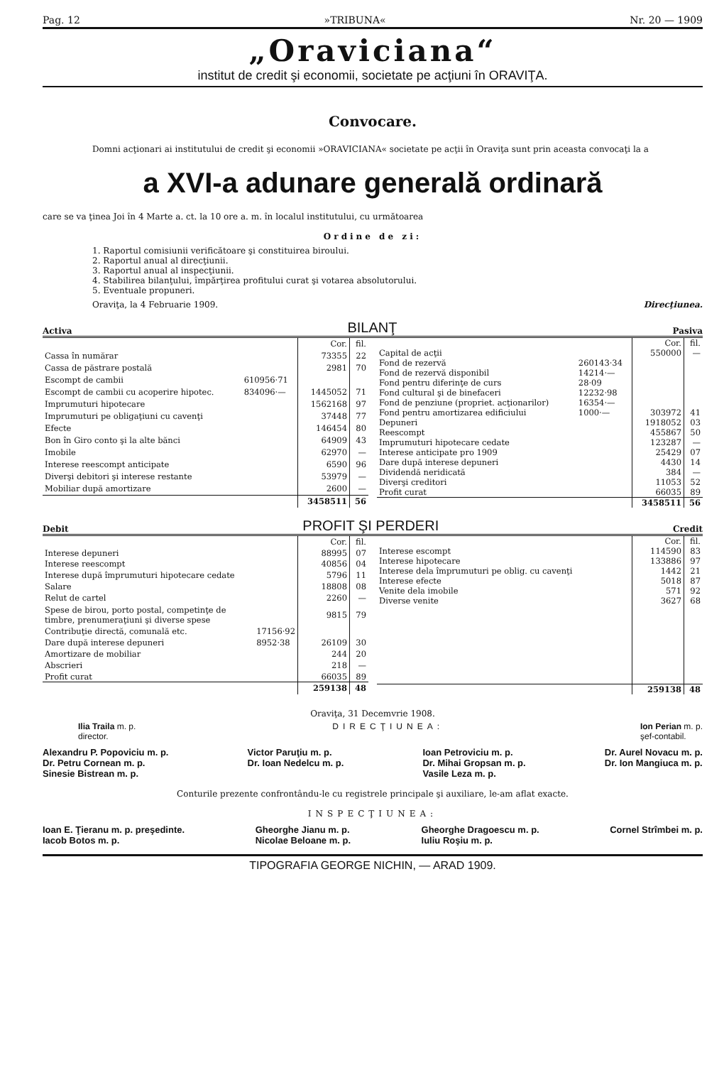Pag. 12 »TRIBUNA« Nr. 20 — 1909
„Oraviciana“
institut de credit şi economii, societate pe acţiuni în ORAVIŢA.
Convocare.
Domni acţionari ai institutului de credit şi economii »ORAVICIANA« societate pe acţii în Oraviţa sunt prin aceasta convocaţi la a
a XVI-a adunare generală ordinară
care se va ţinea Joi în 4 Marte a. ct. la 10 ore a. m. în localul institutului, cu următoarea
Ordine de zi:
1. Raportul comisiunii verificătoare şi constituirea biroului.
2. Raportul anual al direcţiunii.
3. Raportul anual al inspecţiunii.
4. Stabilirea bilanţului, împărţirea profitului curat şi votarea absolutorului.
5. Eventuale propuneri.
Oraviţa, la 4 Februarie 1909. Direcţiunea.
Activa BILANŢ Pasiva
| | | Cor. | fil. |
| Cassa în numărar | | 73355 | 22 |
| Cassa de păstrare postală | | 2981 | 70 |
| Escompt de cambii | 610956·71 | | |
| Escompt de cambii cu acoperire hipotec. | 834096·— | 1445052 | 71 |
| Imprumuturi hipotecare | | 1562168 | 97 |
| Imprumuturi pe obligaţiuni cu cavenţi | | 37448 | 77 |
| Efecte | | 146454 | 80 |
| Bon în Giro conto şi la alte bănci | | 64909 | 43 |
| Imobile | | 62970 | — |
| Interese reescompt anticipate | | 6590 | 96 |
| Diverşi debitori şi interese restante | | 53979 | — |
| Mobiliar după amortizare | | 2600 | — |
| | | 3458511 | 56 |
| | | Cor. | fil. |
| Capital de acţii | | 550000 | — |
| Fond de rezervă | 260143·34 | | |
| Fond de rezervă disponibil | 14214·— | | |
| Fond pentru diferinţe de curs | 28·09 | | |
| Fond cultural şi de binefaceri | 12232·98 | | |
| Fond de penziune (propriet. acţionarilor) | 16354·— | | |
| Fond pentru amortizarea edificiului | 1000·— | 303972 | 41 |
| Depuneri | | 1918052 | 03 |
| Reescompt | | 455867 | 50 |
| Imprumuturi hipotecare cedate | | 123287 | — |
| Interese anticipate pro 1909 | | 25429 | 07 |
| Dare după interese depuneri | | 4430 | 14 |
| Dividendă neridicată | | 384 | — |
| Diverşi creditori | | 11053 | 52 |
| Profit curat | | 66035 | 89 |
| | | 3458511 | 56 |
Debit PROFIT ŞI PERDERI Credit
| | | Cor. | fil. |
| Interese depuneri | | 88995 | 07 |
| Interese reescompt | | 40856 | 04 |
| Interese după împrumuturi hipotecare cedate | | 5796 | 11 |
| Salare | | 18808 | 08 |
| Relut de cartel | | 2260 | — |
| Spese de birou, porto postal, competinţe de timbre, prenumeraţiuni şi diverse spese | | 9815 | 79 |
| Contribuţie directă, comunală etc. | 17156·92 | | |
| Dare după interese depuneri | 8952·38 | 26109 | 30 |
| Amortizare de mobiliar | | 244 | 20 |
| Abscrieri | | 218 | — |
| Profit curat | | 66035 | 89 |
| | | 259138 | 48 |
| | Cor. | fil. |
| Interese escompt | 114590 | 83 |
| Interese hipotecare | 133886 | 97 |
| Interese dela împrumuturi pe oblig. cu cavenţi | 1442 | 21 |
| Interese efecte | 5018 | 87 |
| Venite dela imobile | 571 | 92 |
| Diverse venite | 3627 | 68 |
| | 259138 | 48 |
Oraviţa, 31 Decemvrie 1908.
Ilia Traila m. p.
director. DIRECŢIUNEA: Ion Perian m. p.
şef-contabil.
Alexandru P. Popoviciu m. p.
Dr. Petru Cornean m. p.
Sinesie Bistrean m. p. Victor Paruţiu m. p.
Dr. Ioan Nedelcu m. p. Ioan Petroviciu m. p.
Dr. Mihai Gropsan m. p.
Vasile Leza m. p. Dr. Aurel Novacu m. p.
Dr. Ion Mangiuca m. p.
Conturile prezente confrontându-le cu registrele principale şi auxiliare, le-am aflat exacte.
INSPECŢIUNEA:
Ioan E. Ţieranu m. p. preşedinte.
Iacob Botos m. p. Gheorghe Jianu m. p.
Nicolae Beloane m. p. Gheorghe Dragoescu m. p.
Iuliu Roşiu m. p. Cornel Strîmbei m. p.
TIPOGRAFIA GEORGE NICHIN, — ARAD 1909.